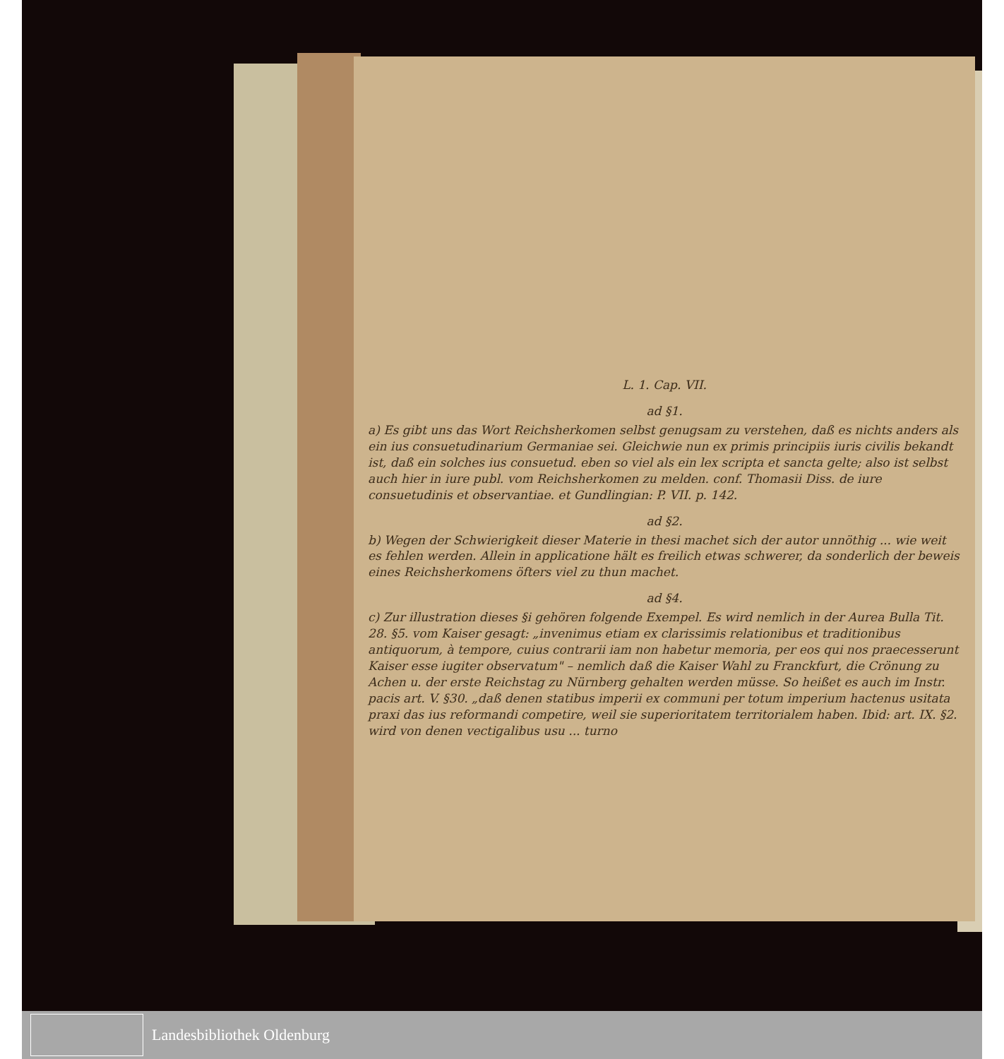L. 1. Cap. VII.
ad §1.
a) Es gibt uns das Wort Reichsherkomen selbst genugsam zu verstehen, daß es nichts anders als ein ius consuetudinarium Germaniae sei. Gleichwie nun ex primis principiis iuris civilis bekandt ist, daß ein solches ius consuetud. eben so viel als ein lex scripta et sancta gelte; also ist selbst auch hier in iure publ. vom Reichsherkomen zu melden. conf. Thomasii Diss. de iure consuetudinis et observantiae. et Gundlingian: P. VII. p. 142.
ad §2.
b) Wegen der Schwierigkeit dieser Materie in thesi machet sich der autor unnöthig ... wie weit es fehlen werden. Allein in applicatione hält es freilich etwas schwerer, da sonderlich der beweis eines Reichsherkomens öfters viel zu thun machet.
ad §4.
c) Zur illustration dieses §i gehören folgende Exempel. Es wird nemlich in der Aurea Bulla Tit. 28. §5. vom Kaiser gesagt: „invenimus etiam ex clarissimis relationibus et traditionibus antiquorum, à tempore, cuius contrarii iam non habetur memoria, per eos qui nos praecesserunt Kaiser esse iugiter observatum" – nemlich daß die Kaiser Wahl zu Franckfurt, die Crönung zu Achen u. der erste Reichstag zu Nürnberg gehalten werden müsse. So heißet es auch im Instr. pacis art. V. §30. „daß denen statibus imperii ex communi per totum imperium hactenus usitata praxi das ius reformandi competire, weil sie superioritatem territorialem haben. Ibid: art. IX. §2. wird von denen vectigalibus usu ... turno
Landesbibliothek Oldenburg